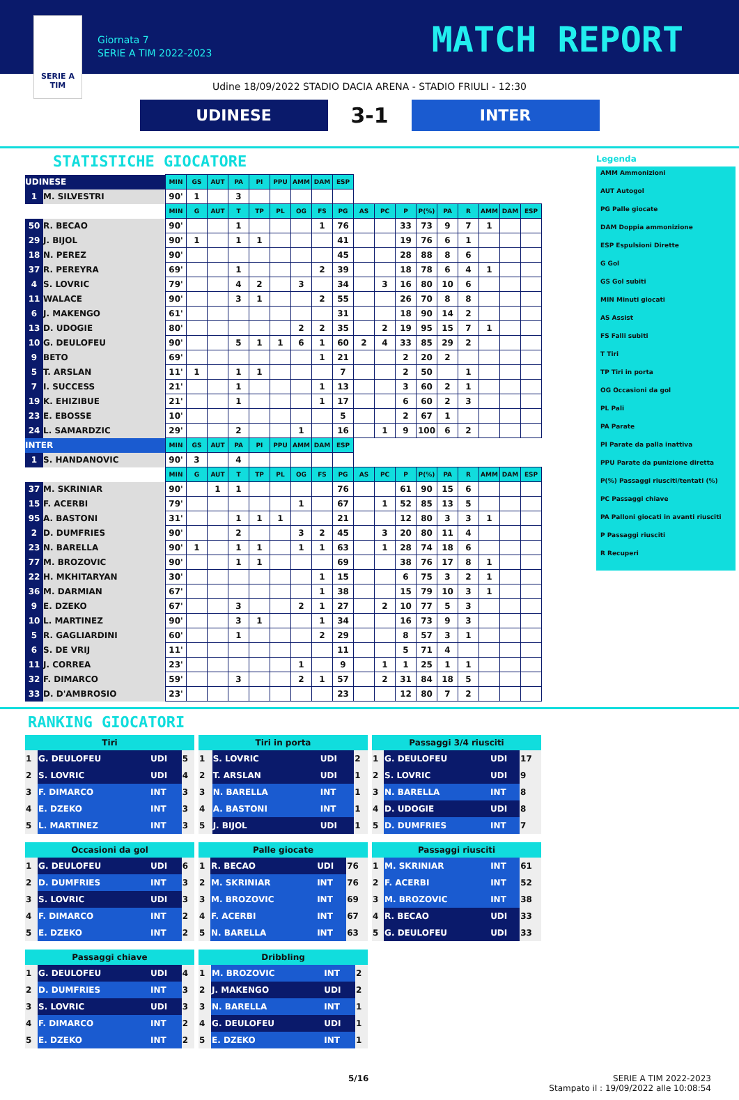SERIE A
TIM
Giornata 7
SERIE A TIM 2022-2023
MATCH REPORT
Udine 18/09/2022 STADIO DACIA ARENA - STADIO FRIULI - 12:30
UDINESE
3-1
INTER
STATISTICHE GIOCATORE
| UDINESE | | MIN | GS | AUT | PA | PI | PPU | AMM | DAM | ESP | | | | | | | | | |
| 1 | M. SILVESTRI | 90' | 1 | | 3 | | | | | | | | | | | | | | |
| | | MIN | G | AUT | T | TP | PL | OG | FS | PG | AS | PC | P | P(%) | PA | R | AMM | DAM | ESP |
| 50 | R. BECAO | 90' | | | 1 | | | | 1 | 76 | | | 33 | 73 | 9 | 7 | 1 | | |
| 29 | J. BIJOL | 90' | 1 | | 1 | 1 | | | | 41 | | | 19 | 76 | 6 | 1 | | | |
| 18 | N. PEREZ | 90' | | | | | | | | 45 | | | 28 | 88 | 8 | 6 | | | |
| 37 | R. PEREYRA | 69' | | | 1 | | | | 2 | 39 | | | 18 | 78 | 6 | 4 | 1 | | |
| 4 | S. LOVRIC | 79' | | | 4 | 2 | | 3 | | 34 | | 3 | 16 | 80 | 10 | 6 | | | |
| 11 | WALACE | 90' | | | 3 | 1 | | | 2 | 55 | | | 26 | 70 | 8 | 8 | | | |
| 6 | J. MAKENGO | 61' | | | | | | | | 31 | | | 18 | 90 | 14 | 2 | | | |
| 13 | D. UDOGIE | 80' | | | | | | 2 | 2 | 35 | | 2 | 19 | 95 | 15 | 7 | 1 | | |
| 10 | G. DEULOFEU | 90' | | | 5 | 1 | 1 | 6 | 1 | 60 | 2 | 4 | 33 | 85 | 29 | 2 | | | |
| 9 | BETO | 69' | | | | | | | 1 | 21 | | | 2 | 20 | 2 | | | | |
| 5 | T. ARSLAN | 11' | 1 | | 1 | 1 | | | | 7 | | | 2 | 50 | | 1 | | | |
| 7 | I. SUCCESS | 21' | | | 1 | | | | 1 | 13 | | | 3 | 60 | 2 | 1 | | | |
| 19 | K. EHIZIBUE | 21' | | | 1 | | | | 1 | 17 | | | 6 | 60 | 2 | 3 | | | |
| 23 | E. EBOSSE | 10' | | | | | | | | 5 | | | 2 | 67 | 1 | | | | |
| 24 | L. SAMARDZIC | 29' | | | 2 | | | 1 | | 16 | | 1 | 9 | 100 | 6 | 2 | | | |
| INTER | | MIN | GS | AUT | PA | PI | PPU | AMM | DAM | ESP | | | | | | | | | |
| 1 | S. HANDANOVIC | 90' | 3 | | 4 | | | | | | | | | | | | | | |
| | | MIN | G | AUT | T | TP | PL | OG | FS | PG | AS | PC | P | P(%) | PA | R | AMM | DAM | ESP |
| 37 | M. SKRINIAR | 90' | | 1 | 1 | | | | | 76 | | | 61 | 90 | 15 | 6 | | | |
| 15 | F. ACERBI | 79' | | | | | | 1 | | 67 | | 1 | 52 | 85 | 13 | 5 | | | |
| 95 | A. BASTONI | 31' | | | 1 | 1 | 1 | | | 21 | | | 12 | 80 | 3 | 3 | 1 | | |
| 2 | D. DUMFRIES | 90' | | | 2 | | | 3 | 2 | 45 | | 3 | 20 | 80 | 11 | 4 | | | |
| 23 | N. BARELLA | 90' | 1 | | 1 | 1 | | 1 | 1 | 63 | | 1 | 28 | 74 | 18 | 6 | | | |
| 77 | M. BROZOVIC | 90' | | | 1 | 1 | | | | 69 | | | 38 | 76 | 17 | 8 | 1 | | |
| 22 | H. MKHITARYAN | 30' | | | | | | | 1 | 15 | | | 6 | 75 | 3 | 2 | 1 | | |
| 36 | M. DARMIAN | 67' | | | | | | | 1 | 38 | | | 15 | 79 | 10 | 3 | 1 | | |
| 9 | E. DZEKO | 67' | | | 3 | | | 2 | 1 | 27 | | 2 | 10 | 77 | 5 | 3 | | | |
| 10 | L. MARTINEZ | 90' | | | 3 | 1 | | | 1 | 34 | | | 16 | 73 | 9 | 3 | | | |
| 5 | R. GAGLIARDINI | 60' | | | 1 | | | | 2 | 29 | | | 8 | 57 | 3 | 1 | | | |
| 6 | S. DE VRIJ | 11' | | | | | | | | 11 | | | 5 | 71 | 4 | | | | |
| 11 | J. CORREA | 23' | | | | | | 1 | | 9 | | 1 | 1 | 25 | 1 | 1 | | | |
| 32 | F. DIMARCO | 59' | | | 3 | | | 2 | 1 | 57 | | 2 | 31 | 84 | 18 | 5 | | | |
| 33 | D. D'AMBROSIO | 23' | | | | | | | | 23 | | | 12 | 80 | 7 | 2 | | | |
Legenda
AMM Ammonizioni
AUT Autogol
PG Palle giocate
DAM Doppia ammonizione
ESP Espulsioni Dirette
G Gol
GS Gol subiti
MIN Minuti giocati
AS Assist
FS Falli subiti
T Tiri
TP Tiri in porta
OG Occasioni da gol
PL Pali
PA Parate
PI Parate da palla inattiva
PPU Parate da punizione diretta
P(%) Passaggi riusciti/tentati (%)
PC Passaggi chiave
PA Palloni giocati in avanti riusciti
P Passaggi riusciti
R Recuperi
RANKING GIOCATORI
| Tiri | | | |
| --- | --- | --- | --- |
| 1 | G. DEULOFEU | UDI | 5 |
| 2 | S. LOVRIC | UDI | 4 |
| 3 | F. DIMARCO | INT | 3 |
| 4 | E. DZEKO | INT | 3 |
| 5 | L. MARTINEZ | INT | 3 |
| Tiri in porta | | | |
| --- | --- | --- | --- |
| 1 | S. LOVRIC | UDI | 2 |
| 2 | T. ARSLAN | UDI | 1 |
| 3 | N. BARELLA | INT | 1 |
| 4 | A. BASTONI | INT | 1 |
| 5 | J. BIJOL | UDI | 1 |
| Passaggi 3/4 riusciti | | | |
| --- | --- | --- | --- |
| 1 | G. DEULOFEU | UDI | 17 |
| 2 | S. LOVRIC | UDI | 9 |
| 3 | N. BARELLA | INT | 8 |
| 4 | D. UDOGIE | UDI | 8 |
| 5 | D. DUMFRIES | INT | 7 |
| Occasioni da gol | | | |
| --- | --- | --- | --- |
| 1 | G. DEULOFEU | UDI | 6 |
| 2 | D. DUMFRIES | INT | 3 |
| 3 | S. LOVRIC | UDI | 3 |
| 4 | F. DIMARCO | INT | 2 |
| 5 | E. DZEKO | INT | 2 |
| Palle giocate | | | |
| --- | --- | --- | --- |
| 1 | R. BECAO | UDI | 76 |
| 2 | M. SKRINIAR | INT | 76 |
| 3 | M. BROZOVIC | INT | 69 |
| 4 | F. ACERBI | INT | 67 |
| 5 | N. BARELLA | INT | 63 |
| Passaggi riusciti | | | |
| --- | --- | --- | --- |
| 1 | M. SKRINIAR | INT | 61 |
| 2 | F. ACERBI | INT | 52 |
| 3 | M. BROZOVIC | INT | 38 |
| 4 | R. BECAO | UDI | 33 |
| 5 | G. DEULOFEU | UDI | 33 |
| Passaggi chiave | | | |
| --- | --- | --- | --- |
| 1 | G. DEULOFEU | UDI | 4 |
| 2 | D. DUMFRIES | INT | 3 |
| 3 | S. LOVRIC | UDI | 3 |
| 4 | F. DIMARCO | INT | 2 |
| 5 | E. DZEKO | INT | 2 |
| Dribbling | | | |
| --- | --- | --- | --- |
| 1 | M. BROZOVIC | INT | 2 |
| 2 | J. MAKENGO | UDI | 2 |
| 3 | N. BARELLA | INT | 1 |
| 4 | G. DEULOFEU | UDI | 1 |
| 5 | E. DZEKO | INT | 1 |
5/16 SERIE A TIM 2022-2023
Stampato il : 19/09/2022 alle 10:08:54